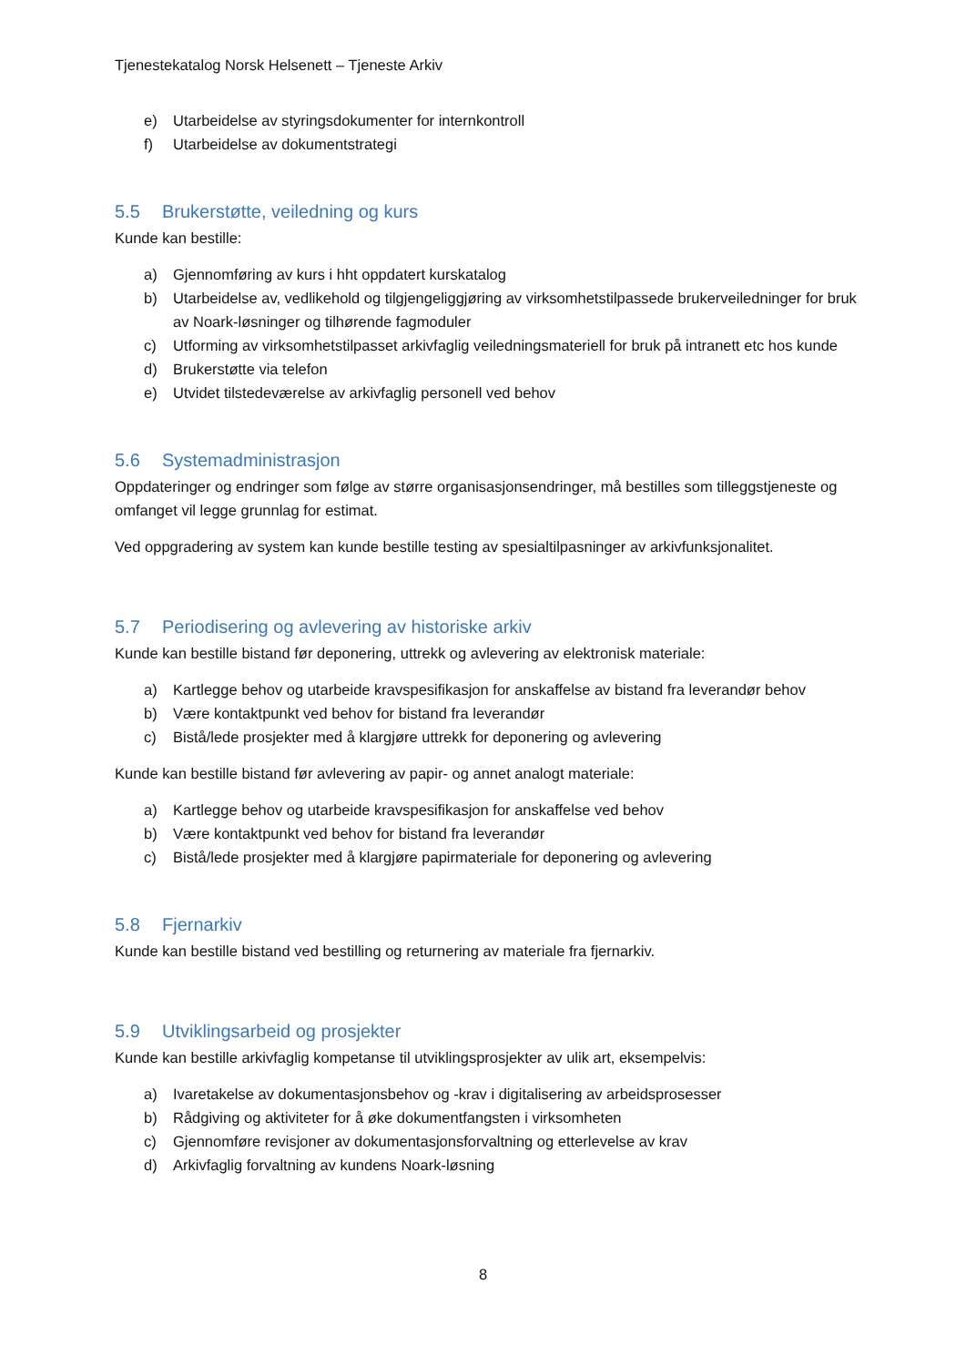Tjenestekatalog Norsk Helsenett – Tjeneste Arkiv
e) Utarbeidelse av styringsdokumenter for internkontroll
f) Utarbeidelse av dokumentstrategi
5.5 Brukerstøtte, veiledning og kurs
Kunde kan bestille:
a) Gjennomføring av kurs i hht oppdatert kurskatalog
b) Utarbeidelse av, vedlikehold og tilgjengeliggjøring av virksomhetstilpassede brukerveiledninger for bruk av Noark-løsninger og tilhørende fagmoduler
c) Utforming av virksomhetstilpasset arkivfaglig veiledningsmateriell for bruk på intranett etc hos kunde
d) Brukerstøtte via telefon
e) Utvidet tilstedeværelse av arkivfaglig personell ved behov
5.6 Systemadministrasjon
Oppdateringer og endringer som følge av større organisasjonsendringer, må bestilles som tilleggstjeneste og omfanget vil legge grunnlag for estimat.
Ved oppgradering av system kan kunde bestille testing av spesialtilpasninger av arkivfunksjonalitet.
5.7 Periodisering og avlevering av historiske arkiv
Kunde kan bestille bistand før deponering, uttrekk og avlevering av elektronisk materiale:
a) Kartlegge behov og utarbeide kravspesifikasjon for anskaffelse av bistand fra leverandør behov
b) Være kontaktpunkt ved behov for bistand fra leverandør
c) Bistå/lede prosjekter med å klargjøre uttrekk for deponering og avlevering
Kunde kan bestille bistand før avlevering av papir- og annet analogt materiale:
a) Kartlegge behov og utarbeide kravspesifikasjon for anskaffelse ved behov
b) Være kontaktpunkt ved behov for bistand fra leverandør
c) Bistå/lede prosjekter med å klargjøre papirmateriale for deponering og avlevering
5.8 Fjernarkiv
Kunde kan bestille bistand ved bestilling og returnering av materiale fra fjernarkiv.
5.9 Utviklingsarbeid og prosjekter
Kunde kan bestille arkivfaglig kompetanse til utviklingsprosjekter av ulik art, eksempelvis:
a) Ivaretakelse av dokumentasjonsbehov og -krav i digitalisering av arbeidsprosesser
b) Rådgiving og aktiviteter for å øke dokumentfangsten i virksomheten
c) Gjennomføre revisjoner av dokumentasjonsforvaltning og etterlevelse av krav
d) Arkivfaglig forvaltning av kundens Noark-løsning
8